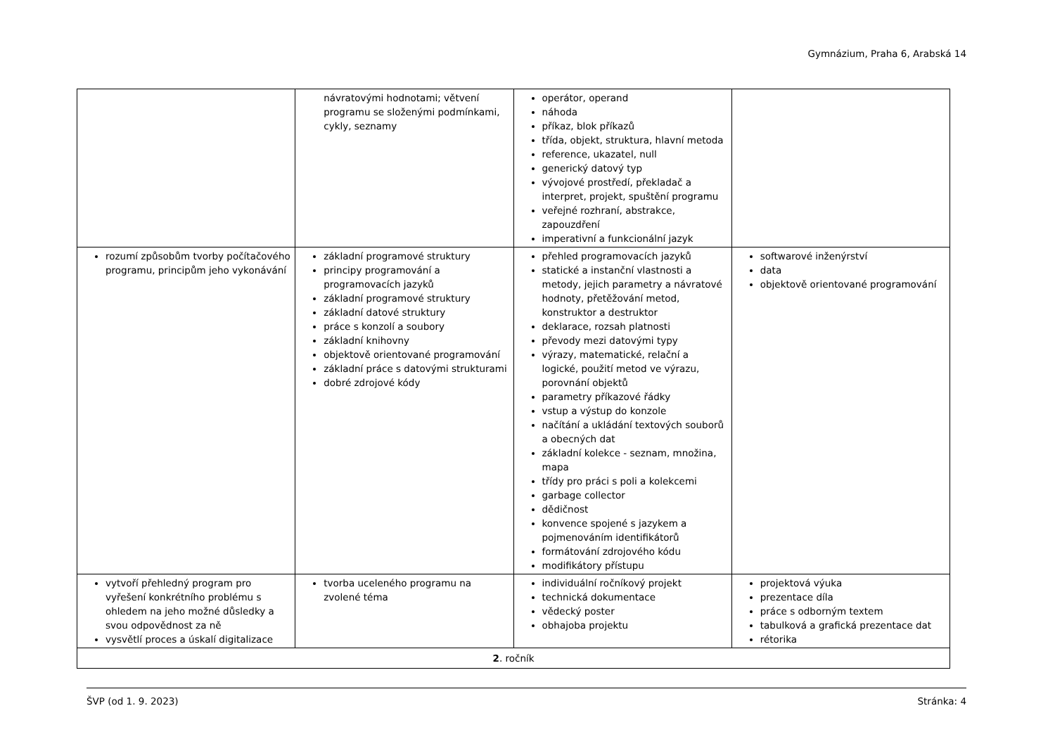Gymnázium, Praha 6, Arabská 14
| | návratovými hodnotami; větvení programu se složenými podmínkami, cykly, seznamy | operátor, operand náhoda příkaz, blok příkazů třída, objekt, struktura, hlavní metoda reference, ukazatel, null generický datový typ vývojové prostředí, překladač a interpret, projekt, spuštění programu veřejné rozhraní, abstrakce, zapouzdření imperativní a funkcionální jazyk | |
| rozumí způsobům tvorby počítačového programu, principům jeho vykonávání | základní programové struktury principy programování a programovacích jazyků základní programové struktury základní datové struktury práce s konzolí a soubory základní knihovny objektově orientované programování základní práce s datovými strukturami dobré zdrojové kódy | přehled programovacích jazyků statické a instanční vlastnosti a metody, jejich parametry a návratové hodnoty, přetěžování metod, konstruktor a destruktor deklarace, rozsah platnosti převody mezi datovými typy výrazy, matematické, relační a logické, použití metod ve výrazu, porovnání objektů parametry příkazové řádky vstup a výstup do konzole načítání a ukládání textových souborů a obecných dat základní kolekce - seznam, množina, mapa třídy pro práci s poli a kolekcemi garbage collector dědičnost konvence spojené s jazykem a pojmenováním identifikátorů formátování zdrojového kódu modifikátory přístupu | softwarové inženýrství data objektově orientované programování |
| vytvoří přehledný program pro vyřešení konkrétního problému s ohledem na jeho možné důsledky a svou odpovědnost za ně vysvětlí proces a úskalí digitalizace | tvorba uceleného programu na zvolené téma | individuální ročníkový projekt technická dokumentace vědecký poster obhajoba projektu | projektová výuka prezentace díla práce s odborným textem tabulková a grafická prezentace dat rétorika |
| 2 . ročník | | | |
ŠVP (od 1. 9. 2023) Stránka: 4